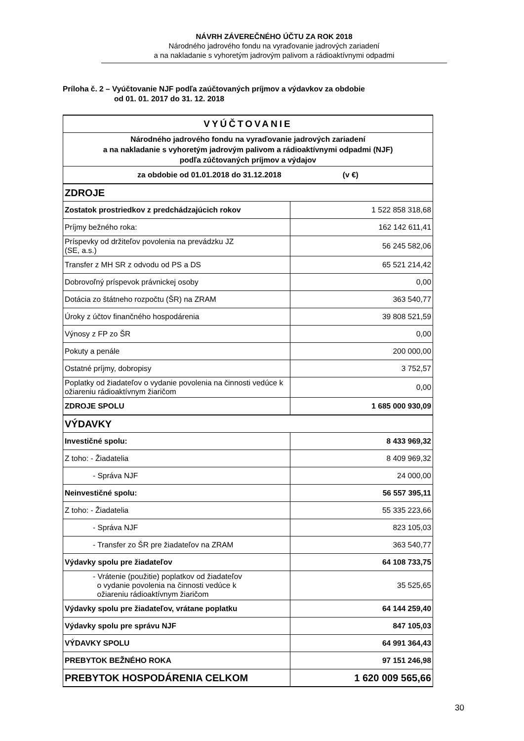NÁVRH ZÁVEREČNÉHO ÚČTU ZA ROK 2018
Národného jadrového fondu na vyraďovanie jadrových zariadení
a na nakladanie s vyhoretým jadrovým palivom a rádioaktívnymi odpadmi
Príloha č. 2 – Vyúčtovanie NJF podľa zaúčtovaných príjmov a výdavkov za obdobie
od 01. 01. 2017 do 31. 12. 2018
| VYÚČTOVANIE | |
| Národného jadrového fondu na vyraďovanie jadrových zariadení a na nakladanie s vyhoretým jadrovým palivom a rádioaktívnymi odpadmi (NJF) podľa zúčtovaných príjmov a výdajov | |
| za obdobie od 01.01.2018 do 31.12.2018 (v €) | |
| ZDROJE | |
| Zostatok prostriedkov z predchádzajúcich rokov | 1 522 858 318,68 |
| Príjmy bežného roka: | 162 142 611,41 |
| Príspevky od držiteľov povolenia na prevádzku JZ (SE, a.s.) | 56 245 582,06 |
| Transfer z MH SR z odvodu od PS a DS | 65 521 214,42 |
| Dobrovoľný príspevok právnickej osoby | 0,00 |
| Dotácia zo štátneho rozpočtu (ŠR) na ZRAM | 363 540,77 |
| Úroky z účtov finančného hospodárenia | 39 808 521,59 |
| Výnosy z FP zo ŠR | 0,00 |
| Pokuty a penále | 200 000,00 |
| Ostatné príjmy, dobropisy | 3 752,57 |
| Poplatky od žiadateľov o vydanie povolenia na činnosti vedúce k ožiareniu rádioaktívnym žiaričom | 0,00 |
| ZDROJE SPOLU | 1 685 000 930,09 |
| VÝDAVKY | |
| Investičné spolu: | 8 433 969,32 |
| Z toho: - Žiadatelia | 8 409 969,32 |
| - Správa NJF | 24 000,00 |
| Neinvestičné spolu: | 56 557 395,11 |
| Z toho: - Žiadatelia | 55 335 223,66 |
| - Správa NJF | 823 105,03 |
| - Transfer zo ŠR pre žiadateľov na ZRAM | 363 540,77 |
| Výdavky spolu pre žiadateľov | 64 108 733,75 |
| - Vrátenie (použitie) poplatkov od žiadateľov o vydanie povolenia na činnosti vedúce k ožiareniu rádioaktívnym žiaričom | 35 525,65 |
| Výdavky spolu pre žiadateľov, vrátane poplatku | 64 144 259,40 |
| Výdavky spolu pre správu NJF | 847 105,03 |
| VÝDAVKY SPOLU | 64 991 364,43 |
| PREBYTOK BEŽNÉHO ROKA | 97 151 246,98 |
| PREBYTOK HOSPODÁRENIA CELKOM | 1 620 009 565,66 |
30